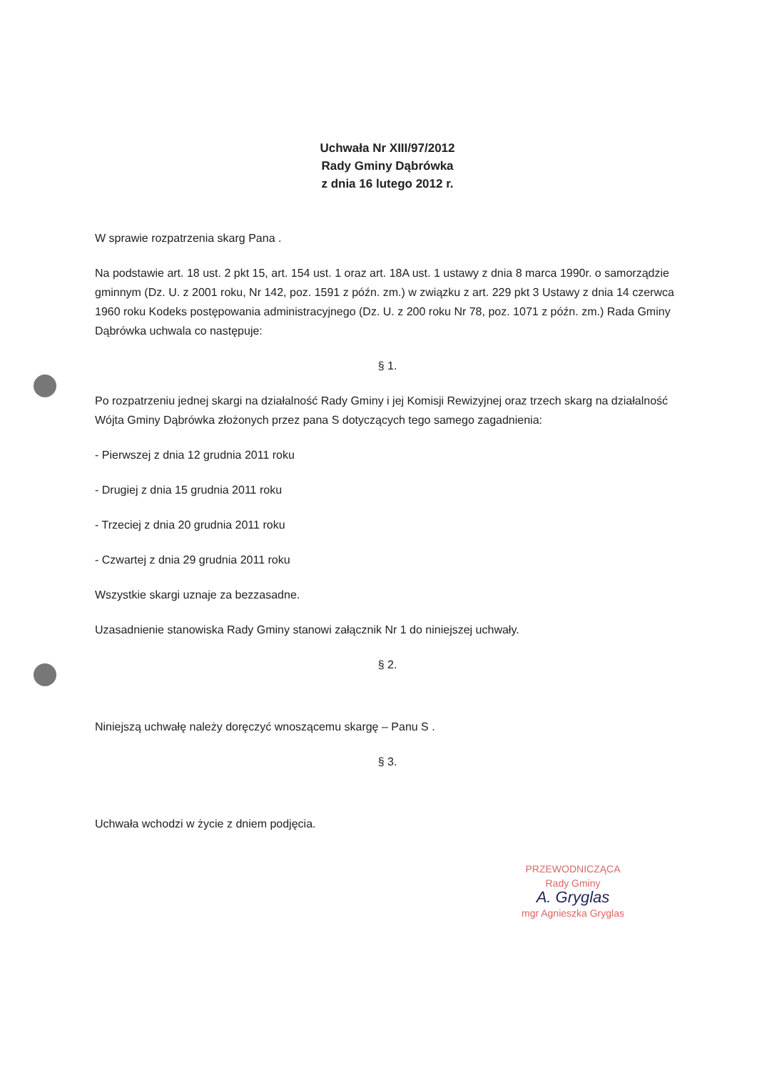Uchwała Nr XIII/97/2012
Rady Gminy Dąbrówka
z dnia 16 lutego 2012 r.
W sprawie rozpatrzenia skarg Pana .
Na podstawie art. 18 ust. 2 pkt 15, art. 154 ust. 1 oraz art. 18A ust. 1 ustawy z dnia 8 marca 1990r. o samorządzie gminnym (Dz. U. z 2001 roku, Nr 142, poz. 1591 z późn. zm.) w związku z art. 229 pkt 3 Ustawy z dnia 14 czerwca 1960 roku Kodeks postępowania administracyjnego (Dz. U. z 200 roku Nr 78, poz. 1071 z późn. zm.) Rada Gminy Dąbrówka uchwala co następuje:
§ 1.
Po rozpatrzeniu jednej skargi na działalność Rady Gminy i jej Komisji Rewizyjnej oraz trzech skarg na działalność Wójta Gminy Dąbrówka złożonych przez pana S dotyczących tego samego zagadnienia:
- Pierwszej z dnia 12 grudnia 2011 roku
- Drugiej z dnia 15 grudnia 2011 roku
- Trzeciej z dnia 20 grudnia 2011 roku
- Czwartej z dnia 29 grudnia 2011 roku
Wszystkie skargi uznaje za bezzasadne.
Uzasadnienie stanowiska Rady Gminy stanowi załącznik Nr 1 do niniejszej uchwały.
§ 2.
Niniejszą uchwałę należy doręczyć wnoszącemu skargę – Panu S .
§ 3.
Uchwała wchodzi w życie z dniem podjęcia.
PRZEWODNICZĄCA
Rady Gminy
A. Gryglas
mgr Agnieszka Gryglas